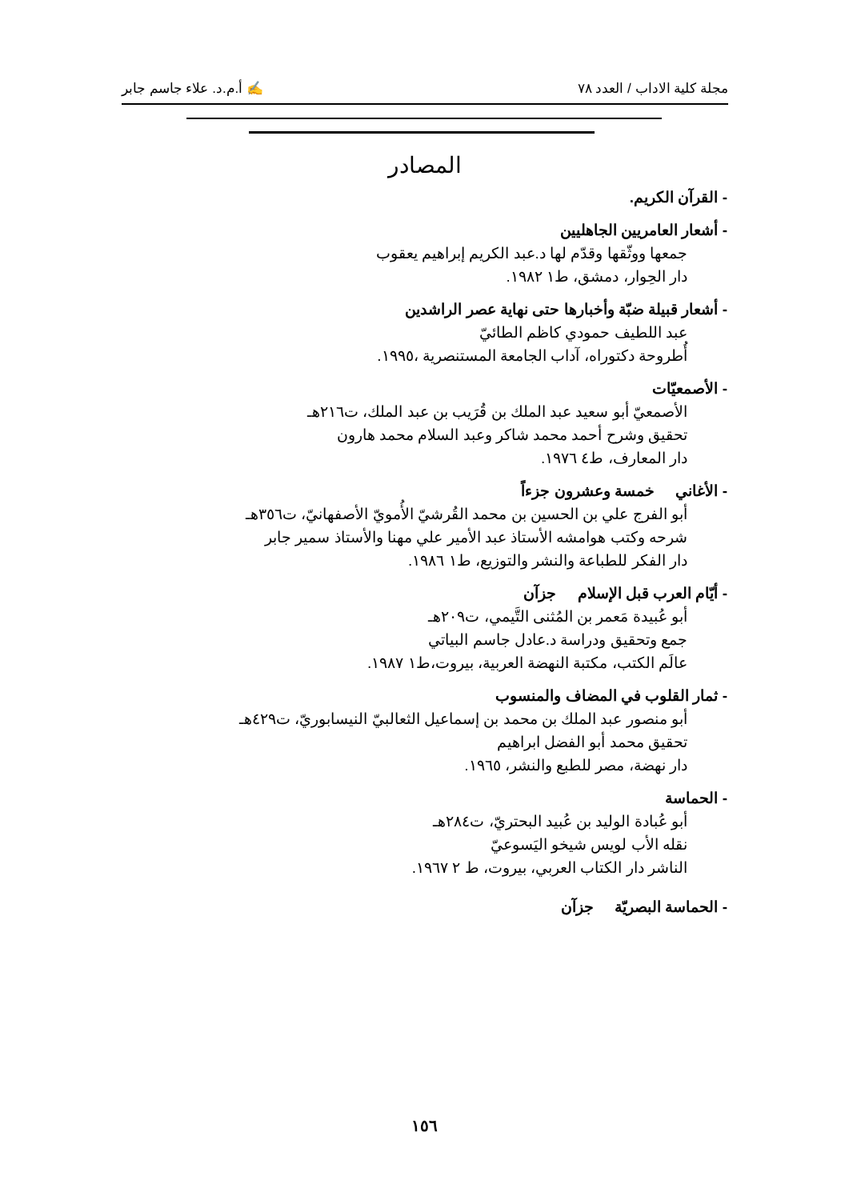مجلة كلية الاداب / العدد ٧٨ ✍ أ.م.د. علاء جاسم جابر
المصادر
- القرآن الكريم.
- أشعار العامريين الجاهليين
جمعها ووثّقها وقدّم لها د.عبد الكريم إبراهيم يعقوب
دار الحِوار، دمشق، ط١ ١٩٨٢.
- أشعار قبيلة ضبّة وأخبارها حتى نهاية عصر الراشدين
عبد اللطيف حمودي كاظم الطائيّ
أُطروحة دكتوراه، آداب الجامعة المستنصرية ،١٩٩٥.
- الأصمعيّات
الأصمعيّ أبو سعيد عبد الملك بن قُرَيب بن عبد الملك، ت٢١٦هـ
تحقيق وشرح أحمد محمد شاكر وعبد السلام محمد هارون
دار المعارف، ط٤ ١٩٧٦.
- الأغاني خمسة وعشرون جزءاً
أبو الفرج علي بن الحسين بن محمد القُرشيّ الأُمويّ الأصفهانيّ، ت٣٥٦هـ
شرحه وكتب هوامشه الأستاذ عبد الأمير علي مهنا والأستاذ سمير جابر
دار الفكر للطباعة والنشر والتوزيع، ط١ ١٩٨٦.
- أيّام العرب قبل الإسلام جزآن
أبو عُبيدة مَعمر بن المُثنى التَّيمي، ت٢٠٩هـ
جمع وتحقيق ودراسة د.عادل جاسم البياتي
عالَم الكتب، مكتبة النهضة العربية، بيروت،ط١ ١٩٨٧.
- ثمار القلوب في المضاف والمنسوب
أبو منصور عبد الملك بن محمد بن إسماعيل الثعالبيّ النيسابوريّ، ت٤٢٩هـ
تحقيق محمد أبو الفضل ابراهيم
دار نهضة، مصر للطبع والنشر، ١٩٦٥.
- الحماسة
أبو عُبادة الوليد بن عُبيد البحتريّ، ت٢٨٤هـ
نقله الأب لويس شيخو اليَسوعيّ
الناشر دار الكتاب العربي، بيروت، ط ٢ ١٩٦٧.
- الحماسة البصريّة جزآن
١٥٦